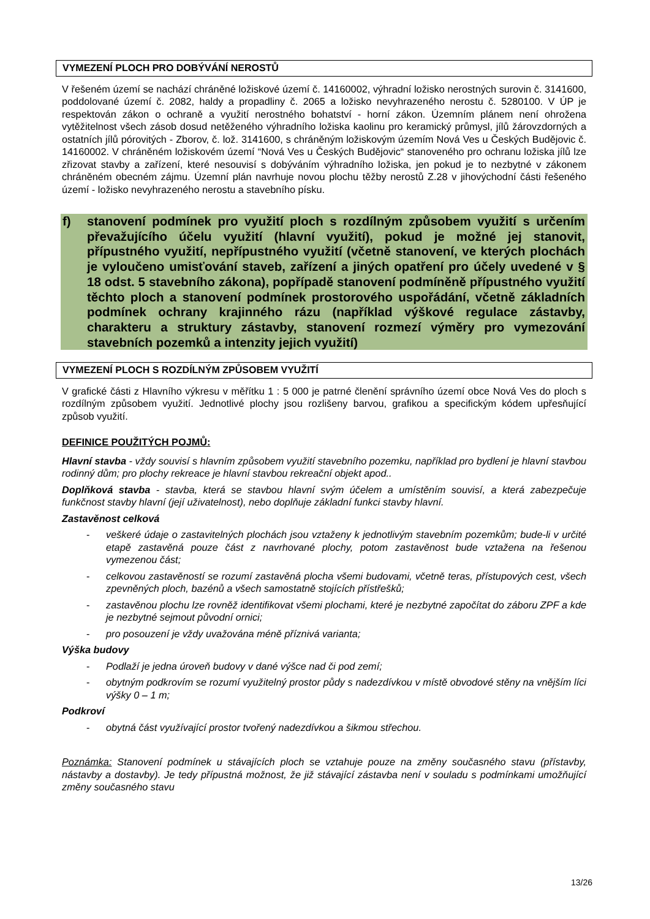VYMEZENÍ PLOCH PRO DOBÝVÁNÍ NEROSTŮ
V řešeném území se nachází chráněné ložiskové území č. 14160002, výhradní ložisko nerostných surovin č. 3141600, poddolované území č. 2082, haldy a propadliny č. 2065 a ložisko nevyhrazeného nerostu č. 5280100. V ÚP je respektován zákon o ochraně a využití nerostného bohatství - horní zákon. Územním plánem není ohrožena vytěžitelnost všech zásob dosud netěženého výhradního ložiska kaolinu pro keramický průmysl, jílů žárovzdorných a ostatních jílů pórovitých - Zborov, č. lož. 3141600, s chráněným ložiskovým územím Nová Ves u Českých Budějovic č. 14160002. V chráněném ložiskovém území “Nová Ves u Českých Budějovic“ stanoveného pro ochranu ložiska jílů lze zřizovat stavby a zařízení, které nesouvisí s dobýváním výhradního ložiska, jen pokud je to nezbytné v zákonem chráněném obecném zájmu. Územní plán navrhuje novou plochu těžby nerostů Z.28 v jihovýchodní části řešeného území - ložisko nevyhrazeného nerostu a stavebního písku.
f) stanovení podmínek pro využití ploch s rozdílným způsobem využití s určením převažujícího účelu využití (hlavní využití), pokud je možné jej stanovit, přípustného využití, nepřípustného využití (včetně stanovení, ve kterých plochách je vyloučeno umisťování staveb, zařízení a jiných opatření pro účely uvedené v § 18 odst. 5 stavebního zákona), popřípadě stanovení podmíněně přípustného využití těchto ploch a stanovení podmínek prostorového uspořádání, včetně základních podmínek ochrany krajinného rázu (například výškové regulace zástavby, charakteru a struktury zástavby, stanovení rozmezí výměry pro vymezování stavebních pozemků a intenzity jejich využití)
VYMEZENÍ PLOCH S ROZDÍLNÝM ZPŮSOBEM VYUŽITÍ
V grafické části z Hlavního výkresu v měřítku 1 : 5 000 je patrné členění správního území obce Nová Ves do ploch s rozdílným způsobem využití. Jednotlivé plochy jsou rozlišeny barvou, grafikou a specifickým kódem upřesňující způsob využití.
DEFINICE POUŽITÝCH POJMŮ:
Hlavní stavba - vždy souvisí s hlavním způsobem využití stavebního pozemku, například pro bydlení je hlavní stavbou rodinný dům; pro plochy rekreace je hlavní stavbou rekreační objekt apod..
Doplňková stavba - stavba, která se stavbou hlavní svým účelem a umístěním souvisí, a která zabezpečuje funkčnost stavby hlavní (její uživatelnost), nebo doplňuje základní funkci stavby hlavní.
Zastavěnost celková
- veškeré údaje o zastavitelných plochách jsou vztaženy k jednotlivým stavebním pozemkům; bude-li v určité etapě zastavěná pouze část z navrhované plochy, potom zastavěnost bude vztažena na řešenou vymezenou část;
- celkovou zastavěností se rozumí zastavěná plocha všemi budovami, včetně teras, přístupových cest, všech zpevněných ploch, bazénů a všech samostatně stojících přístřešků;
- zastavěnou plochu lze rovněž identifikovat všemi plochami, které je nezbytné započítat do záboru ZPF a kde je nezbytné sejmout původní ornici;
- pro posouzení je vždy uvažována méně příznivá varianta;
Výška budovy
- Podlaží je jedna úroveň budovy v dané výšce nad či pod zemí;
- obytným podkrovím se rozumí využitelný prostor půdy s nadezdívkou v místě obvodové stěny na vnějším líci výšky 0 – 1 m;
Podkroví
- obytná část využívající prostor tvořený nadezdívkou a šikmou střechou.
Poznámka: Stanovení podmínek u stávajících ploch se vztahuje pouze na změny současného stavu (přístavby, nástavby a dostavby). Je tedy přípustná možnost, že již stávající zástavba není v souladu s podmínkami umožňující změny současného stavu
13/26